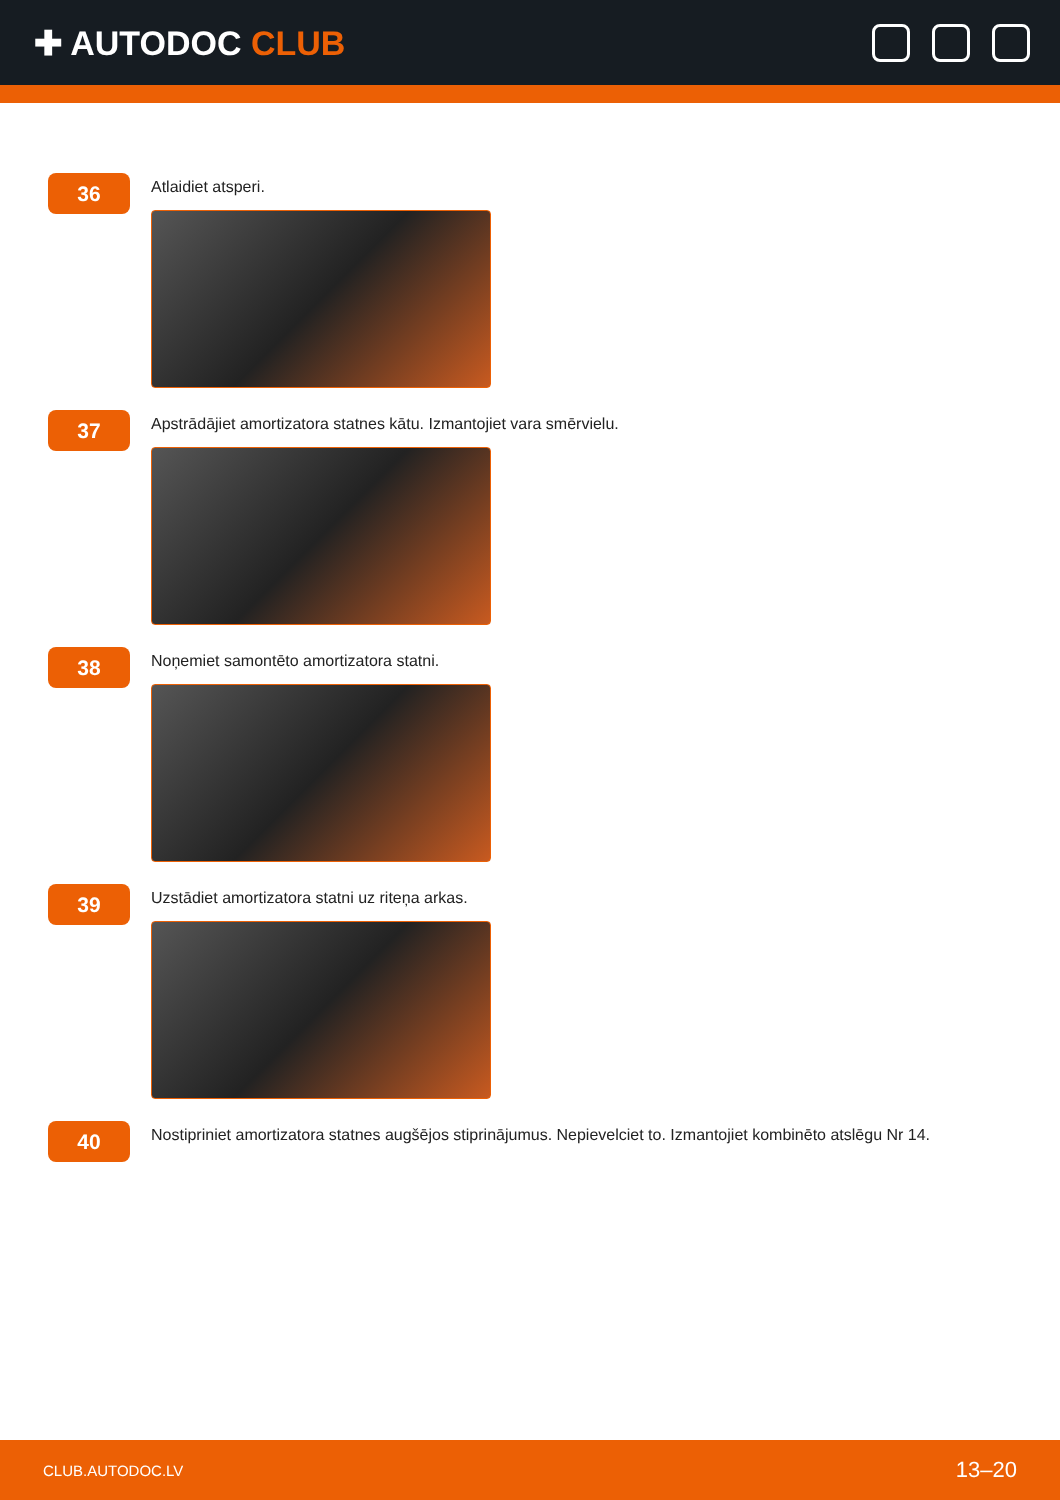✚ AUTODOC CLUB
36
Atlaidiet atsperi.
37
Apstrādājiet amortizatora statnes kātu. Izmantojiet vara smērvielu.
38
Noņemiet samontēto amortizatora statni.
39
Uzstādiet amortizatora statni uz riteņa arkas.
40
Nostipriniet amortizatora statnes augšējos stiprinājumus. Nepievelciet to. Izmantojiet kombinēto atslēgu Nr 14.
CLUB.AUTODOC.LV 13–20